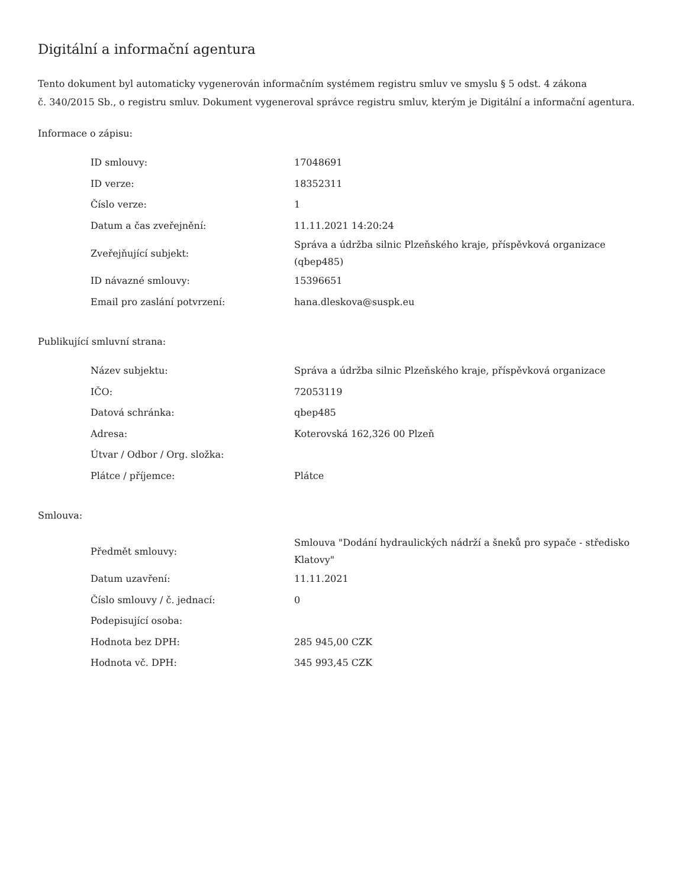Digitální a informační agentura
Tento dokument byl automaticky vygenerován informačním systémem registru smluv ve smyslu § 5 odst. 4 zákona
č. 340/2015 Sb., o registru smluv. Dokument vygeneroval správce registru smluv, kterým je Digitální a informační agentura.
Informace o zápisu:
| ID smlouvy: | 17048691 |
| ID verze: | 18352311 |
| Číslo verze: | 1 |
| Datum a čas zveřejnění: | 11.11.2021 14:20:24 |
| Zveřejňující subjekt: | Správa a údržba silnic Plzeňského kraje, příspěvková organizace (qbep485) |
| ID návazné smlouvy: | 15396651 |
| Email pro zaslání potvrzení: | hana.dleskova@suspk.eu |
Publikující smluvní strana:
| Název subjektu: | Správa a údržba silnic Plzeňského kraje, příspěvková organizace |
| IČO: | 72053119 |
| Datová schránka: | qbep485 |
| Adresa: | Koterovská 162,326 00 Plzeň |
| Útvar / Odbor / Org. složka: | |
| Plátce / příjemce: | Plátce |
Smlouva:
| Předmět smlouvy: | Smlouva "Dodání hydraulických nádrží a šneků pro sypače - středisko Klatovy" |
| Datum uzavření: | 11.11.2021 |
| Číslo smlouvy / č. jednací: | 0 |
| Podepisující osoba: | |
| Hodnota bez DPH: | 285 945,00 CZK |
| Hodnota vč. DPH: | 345 993,45 CZK |